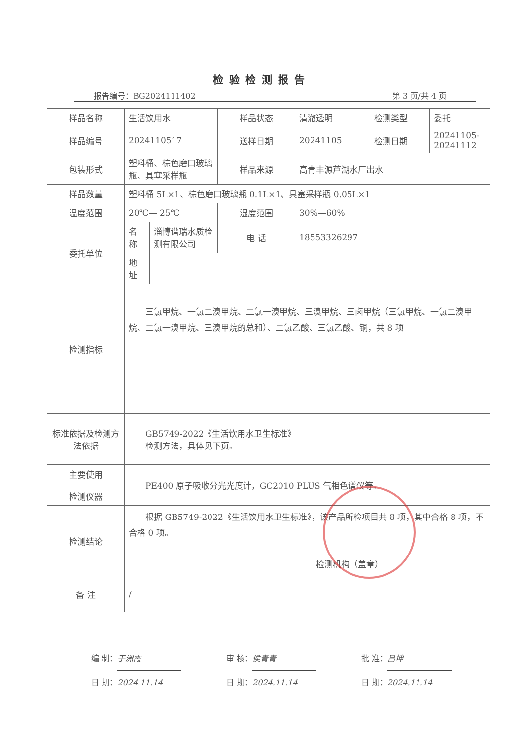检验检测报告
报告编号：BG2024111402 第 3 页/共 4 页
| 样品名称 | 生活饮用水 | | 样品状态 | 清澈透明 | 检测类型 | 委托 |
| 样品编号 | 2024110517 | | 送样日期 | 20241105 | 检测日期 | 20241105- 20241112 |
| 包装形式 | 塑料桶、棕色磨口玻璃瓶、具塞采样瓶 | | 样品来源 | 高青丰源芦湖水厂出水 | | |
| 样品数量 | 塑料桶 5L×1、棕色磨口玻璃瓶 0.1L×1、具塞采样瓶 0.05L×1 | | | | | |
| 温度范围 | 20℃— 25℃ | | 湿度范围 | 30%—60% | | |
| 委托单位 | 名 称 | 淄博谱瑞水质检测有限公司 | 电 话 | 18553326297 | | |
| | 地 址 | | | | | |
| 检测指标 | 三氯甲烷、一氯二溴甲烷、二氯一溴甲烷、三溴甲烷、三卤甲烷（三氯甲烷、一氯二溴甲烷、二氯一溴甲烷、三溴甲烷的总和）、二氯乙酸、三氯乙酸、铜，共 8 项 | | | | | |
| 标准依据及检测方法依据 | GB5749-2022《生活饮用水卫生标准》 检测方法，具体见下页。 | | | | | |
| 主要使用 检测仪器 | PE400 原子吸收分光光度计，GC2010 PLUS 气相色谱仪等。 | | | | | |
| 检测结论 | 根据 GB5749-2022《生活饮用水卫生标准》，该产品所检项目共 8 项，其中合格 8 项，不合格 0 项。 检测机构（盖章） | | | | | |
| 备 注 | / | | | | | |
编 制： 于洲霞
日 期： 2024.11.14
审 核： 侯青青
日 期： 2024.11.14
批 准： 吕坤
日 期： 2024.11.14